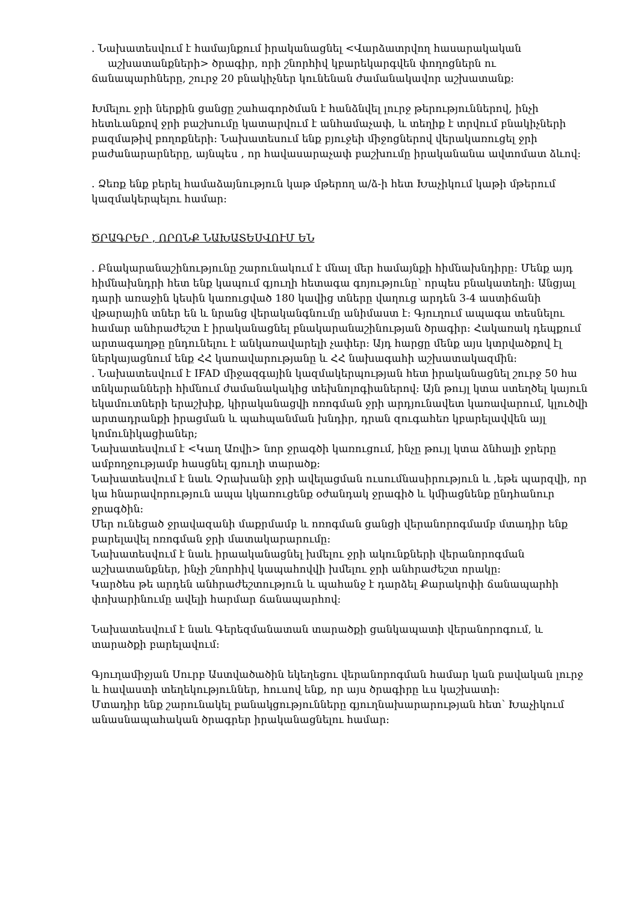. Նախատեսվում է համայնքում իրականացնել <Վարձատրվող հասարակական
աշխատանքների> ծրագիր, որի շնորհիվ կբարեկարգվեն փողոցներն ու ճանապարհները, շուրջ 20 բնակիչներ կունենան ժամանակավոր աշխատանք։
Խմելու ջրի ներքին ցանցը շահագործման է հանձնվել լուրջ թերություններով, ինչի հետևանքով ջրի բաշխումը կատարվում է անհամաչափ, և տեղիք է տրվում բնակիչների բազմաթիվ բողոքների։ Նախատեսում ենք բյուջեի միջոցներով վերակառուցել ջրի բաժանարարները, այնպես , որ հավասարաչափ բաշխումը իրականանա ավտոմատ ձևով։
. Ձեռք ենք բերել համաձայնություն կաթ մթերող ա/ձ-ի հետ Խաչիկում կաթի մթերում կազմակերպելու համար։
ԾՐԱԳՐԵՐ , ՈՐՈՆՔ ՆԱԽԱՏԵՍՎՈՒՄ ԵՆ
. Բնակարանաշինությունը շարունակում է մնալ մեր համայնքի հիմնախնդիրը։ Մենք այդ հիմնախնդրի հետ ենք կապում գյուղի հետագա գոյությունը՝ որպես բնակատեղի։ Անցյալ դարի առաջին կեսին կառուցված 180 կավից տները վաղուց արդեն 3-4 աստիճանի վթարային տներ են և նրանց վերականգնումը անիմաստ է։ Գյուղում ապագա տեսնելու համար անհրաժեշտ է իրականացնել բնակարանաշինության ծրագիր։ Հակառակ դեպքում արտագաղթը ընդունելու է անկառավարելի չափեր։ Այդ հարցը մենք այս կտրվածքով էլ ներկայացնում ենք ՀՀ կառավարությանը և ՀՀ նախագահի աշխատակազմին։
. Նախատեսվում է IFAD միջազգային կազմակերպության հետ իրականացնել շուրջ 50 հա տնկարանների հիմնում ժամանակակից տեխնոլոգիաներով։ Այն թույլ կտա ստեղծել կայուն եկամուտների երաշխիք, կիրականացվի ոռոգման ջրի արդյունավետ կառավարում, կլուծվի արտադրանքի իրացման և պահպանման խնդիր, դրան զուգահեռ կբարելավվեն այլ կոմունիկացիաներ;
Նախատեսվում է <Կաղ Առվի> նոր ջրագծի կառուցում, ինչը թույլ կտա ձնհալի ջրերը ամբողջությամբ հասցնել գյուղի տարածք։
Նախատեսվում է նաև Չրախանի ջրի ավելացման ուսումնասիրություն և ,եթե պարզվի, որ կա հնարավորություն ապա կկառուցենք օժանդակ ջրագիծ և կմիացնենք ընդհանուր ջրագծին։
Մեր ունեցած ջրավազանի մաքրմամբ և ոռոգման ցանցի վերանորոգմամբ մտադիր ենք բարելավել ոռոգման ջրի մատակարարումը։
Նախատեսվում է նաև իրաականացնել խմելու ջրի ակունքների վերանորոգման աշխատանքներ, ինչի շնորհիվ կապահովվի խմելու ջրի անհրաժեշտ որակը։
Կարծես թե արդեն անհրաժեշտություն և պահանջ է դարձել Քարակոփի ճանապարհի փոխարինումը ավելի հարմար ճանապարհով։
Նախատեսվում է նաև Գերեզմանատան տարածքի ցանկապատի վերանորոգում, և տարածքի բարելավում։
Գյուղամիջյան Սուրբ Աստվածածին եկեղեցու վերանորոգման համար կան բավական լուրջ և հավաստի տեղեկություններ, հուսով ենք, որ այս ծրագիրը ևս կաշխատի։
Մտադիր ենք շարունակել բանակցությունները գյուղնախարարության հետ՝ Խաչիկում անասնապահական ծրագրեր իրականացնելու համար։